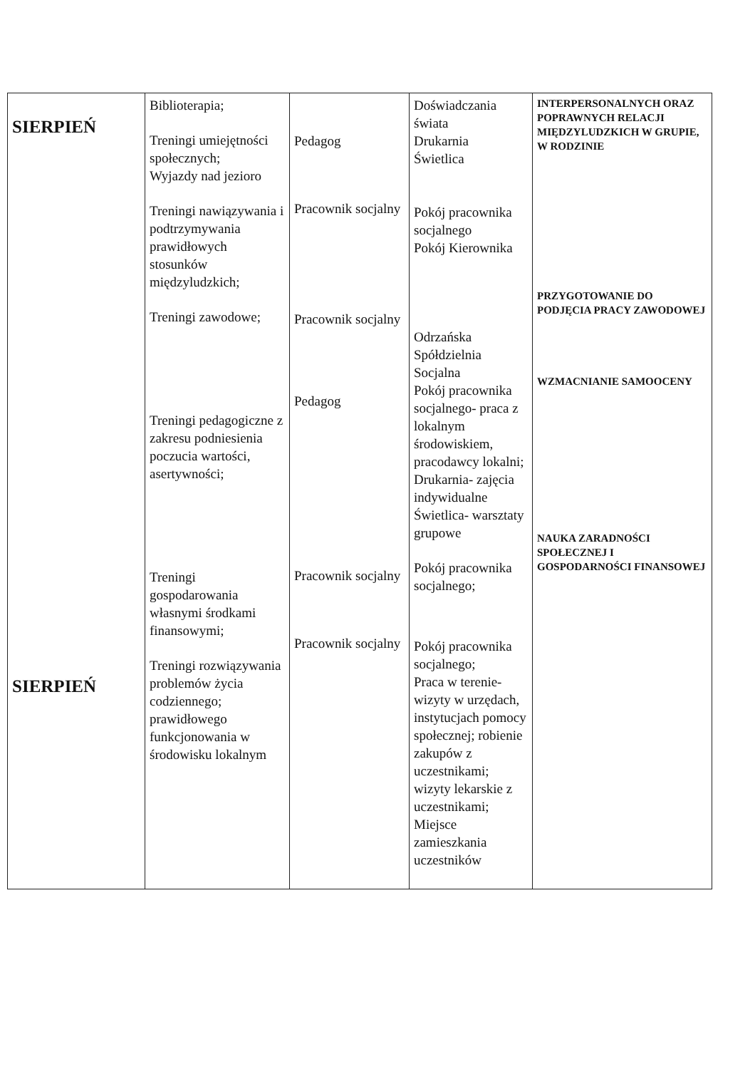| SIERPIEŃ SIERPIEŃ | Biblioterapia; Treningi umiejętności społecznych; Wyjazdy nad jezioro Treningi nawiązywania i podtrzymywania prawidłowych stosunków międzyludzkich; Treningi zawodowe; Treningi pedagogiczne z zakresu podniesienia poczucia wartości, asertywności; Treningi gospodarowania własnymi środkami finansowymi; Treningi rozwiązywania problemów życia codziennego; prawidłowego funkcjonowania w środowisku lokalnym | Pedagog Pracownik socjalny Pracownik socjalny Pedagog Pracownik socjalny Pracownik socjalny | Doświadczania świata Drukarnia Świetlica Pokój pracownika socjalnego Pokój Kierownika Odrzańska Spółdzielnia Socjalna Pokój pracownika socjalnego- praca z lokalnym środowiskiem, pracodawcy lokalni; Drukarnia- zajęcia indywidualne Świetlica- warsztaty grupowe Pokój pracownika socjalnego; Pokój pracownika socjalnego; Praca w terenie- wizyty w urzędach, instytucjach pomocy społecznej; robienie zakupów z uczestnikami; wizyty lekarskie z uczestnikami; Miejsce zamieszkania uczestników | INTERPERSONALNYCH ORAZ POPRAWNYCH RELACJI MIĘDZYLUDZKICH W GRUPIE, W RODZINIE PRZYGOTOWANIE DO PODJĘCIA PRACY ZAWODOWEJ WZMACNIANIE SAMOOCENY NAUKA ZARADNOŚCI SPOŁECZNEJ I GOSPODARNOŚCI FINANSOWEJ |